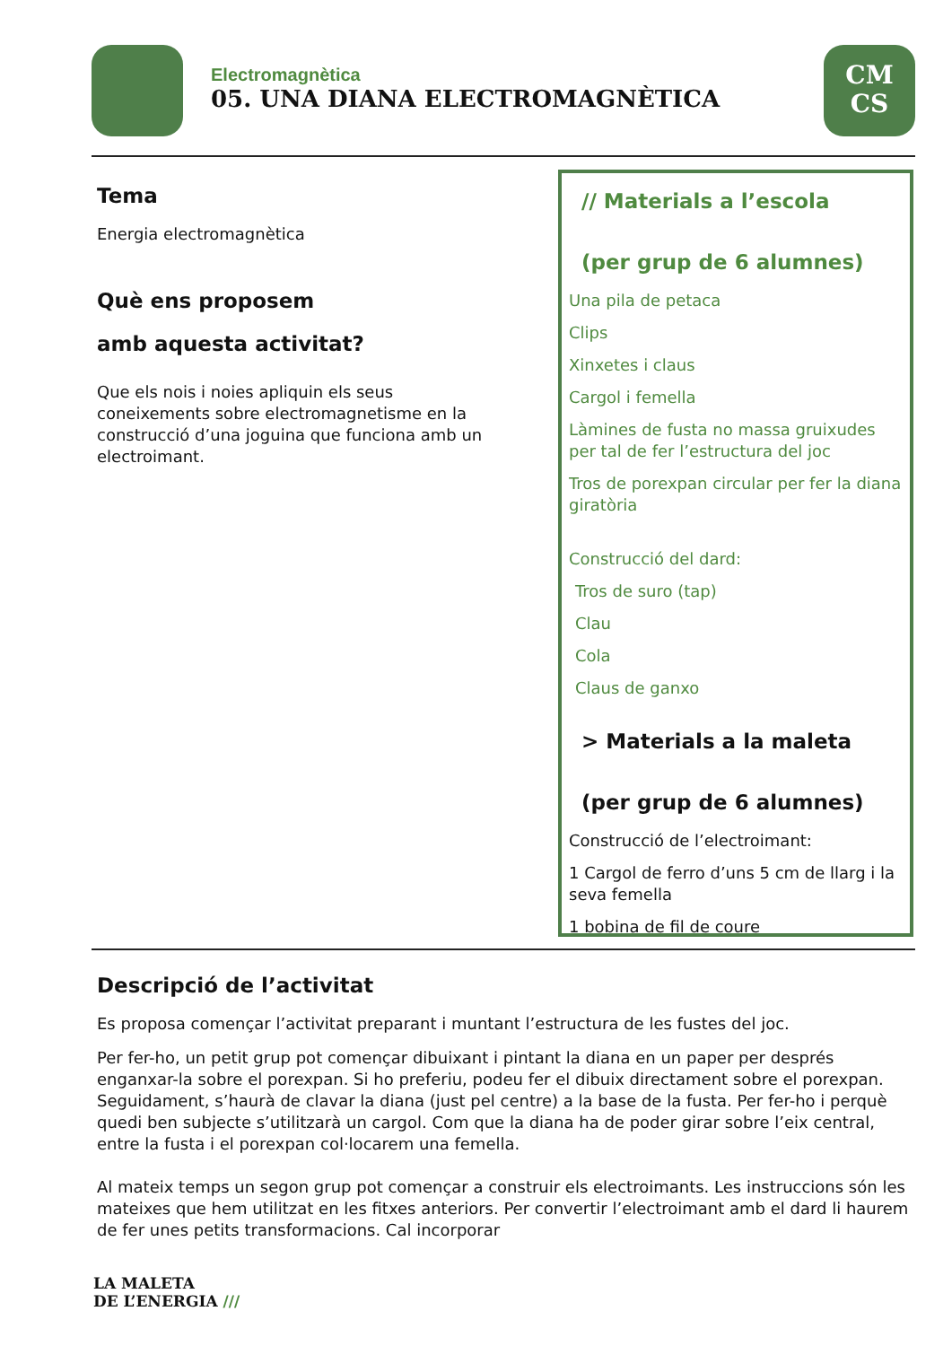Electromagnètica
05. UNA DIANA ELECTROMAGNÈTICA
CM
CS
Tema
Energia electromagnètica
Què ens proposem
amb aquesta activitat?
Que els nois i noies apliquin els seus coneixements sobre electromagnetisme en la construcció d’una joguina que funciona amb un electroimant.
// Materials a l’escola
(per grup de 6 alumnes)
Una pila de petaca
Clips
Xinxetes i claus
Cargol i femella
Làmines de fusta no massa gruixudes per tal de fer l’estructura del joc
Tros de porexpan circular per fer la diana giratòria
Construcció del dard:
Tros de suro (tap)
Clau
Cola
Claus de ganxo
> Materials a la maleta
(per grup de 6 alumnes)
Construcció de l’electroimant:
1 Cargol de ferro d’uns 5 cm de llarg i la seva femella
1 bobina de fil de coure
Descripció de l’activitat
Es proposa començar l’activitat preparant i muntant l’estructura de les fustes del joc.
Per fer-ho, un petit grup pot començar dibuixant i pintant la diana en un paper per després enganxar-la sobre el porexpan. Si ho preferiu, podeu fer el dibuix directament sobre el porexpan. Seguidament, s’haurà de clavar la diana (just pel centre) a la base de la fusta. Per fer-ho i perquè quedi ben subjecte s’utilitzarà un cargol. Com que la diana ha de poder girar sobre l’eix central, entre la fusta i el porexpan col·locarem una femella.
Al mateix temps un segon grup pot començar a construir els electroimants. Les instruccions són les mateixes que hem utilitzat en les fitxes anteriors. Per convertir l’electroimant amb el dard li haurem de fer unes petits transformacions. Cal incorporar
LA MALETA
DE L’ENERGIA ///